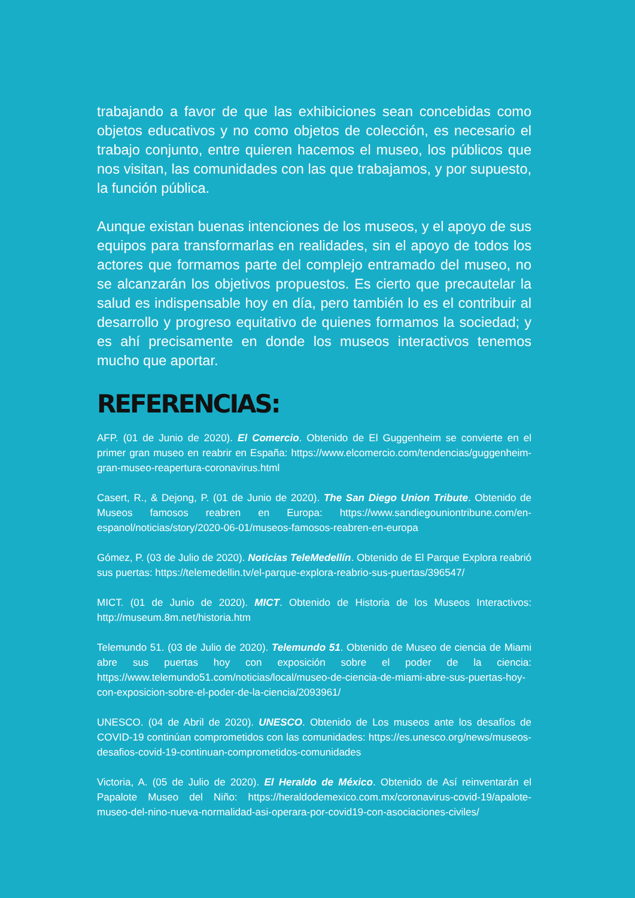trabajando a favor de que las exhibiciones sean concebidas como objetos educativos y no como objetos de colección, es necesario el trabajo conjunto, entre quieren hacemos el museo, los públicos que nos visitan, las comunidades con las que trabajamos, y por supuesto, la función pública.
Aunque existan buenas intenciones de los museos, y el apoyo de sus equipos para transformarlas en realidades, sin el apoyo de todos los actores que formamos parte del complejo entramado del museo, no se alcanzarán los objetivos propuestos. Es cierto que precautelar la salud es indispensable hoy en día, pero también lo es el contribuir al desarrollo y progreso equitativo de quienes formamos la sociedad; y es ahí precisamente en donde los museos interactivos tenemos mucho que aportar.
REFERENCIAS:
AFP. (01 de Junio de 2020). El Comercio. Obtenido de El Guggenheim se convierte en el primer gran museo en reabrir en España: https://www.elcomercio.com/tendencias/guggenheim-gran-museo-reapertura-coronavirus.html
Casert, R., & Dejong, P. (01 de Junio de 2020). The San Diego Union Tribute. Obtenido de Museos famosos reabren en Europa: https://www.sandiegouniontribune.com/en-espanol/noticias/story/2020-06-01/museos-famosos-reabren-en-europa
Gómez, P. (03 de Julio de 2020). Noticias TeleMedellín. Obtenido de El Parque Explora reabrió sus puertas: https://telemedellin.tv/el-parque-explora-reabrio-sus-puertas/396547/
MICT. (01 de Junio de 2020). MICT. Obtenido de Historia de los Museos Interactivos: http://museum.8m.net/historia.htm
Telemundo 51. (03 de Julio de 2020). Telemundo 51. Obtenido de Museo de ciencia de Miami abre sus puertas hoy con exposición sobre el poder de la ciencia: https://www.telemundo51.com/noticias/local/museo-de-ciencia-de-miami-abre-sus-puertas-hoy-con-exposicion-sobre-el-poder-de-la-ciencia/2093961/
UNESCO. (04 de Abril de 2020). UNESCO. Obtenido de Los museos ante los desafíos de COVID-19 continúan comprometidos con las comunidades: https://es.unesco.org/news/museos-desafios-covid-19-continuan-comprometidos-comunidades
Victoria, A. (05 de Julio de 2020). El Heraldo de México. Obtenido de Así reinventarán el Papalote Museo del Niño: https://heraldodemexico.com.mx/coronavirus-covid-19/apalote-museo-del-nino-nueva-normalidad-asi-operara-por-covid19-con-asociaciones-civiles/